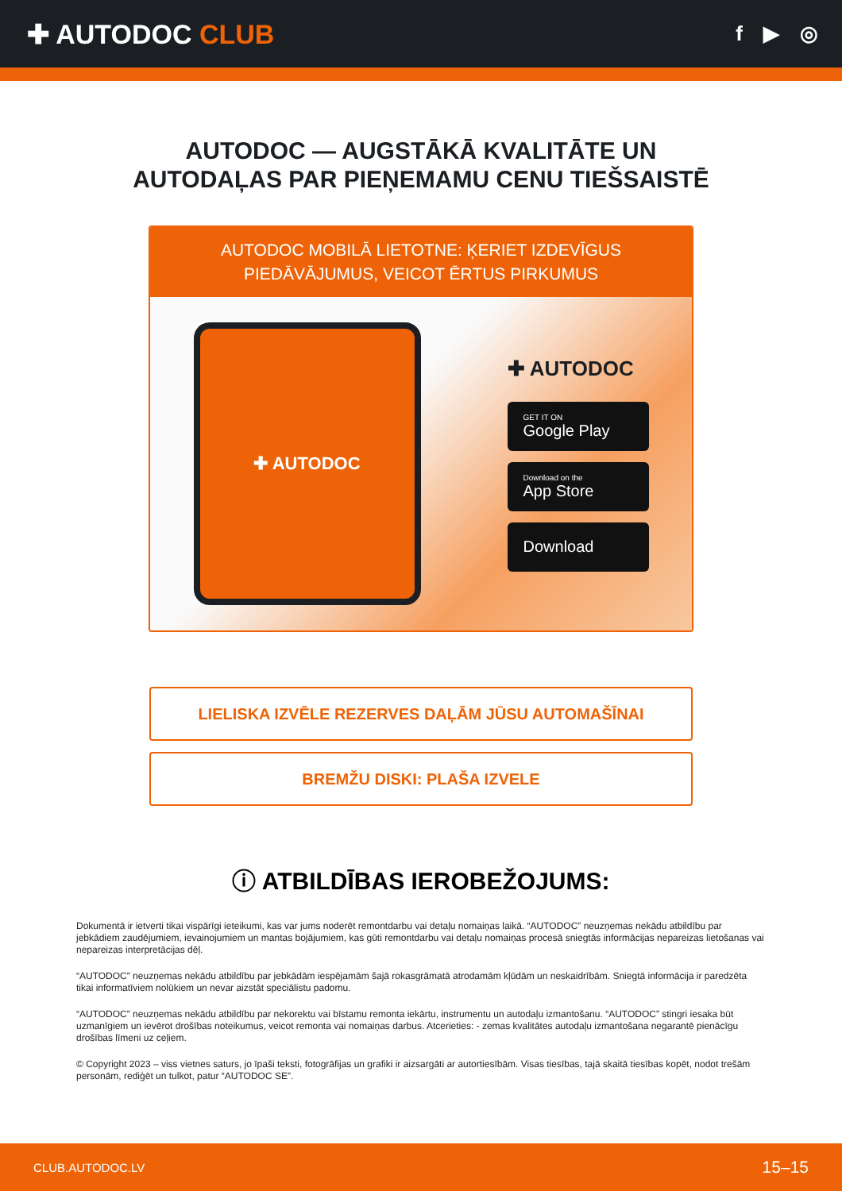✚ AUTODOC CLUB
f ▶ ◎
AUTODOC — AUGSTĀKĀ KVALITĀTE UN
AUTODAĻAS PAR PIEŅEMAMU CENU TIEŠSAISTĒ
AUTODOC MOBILĀ LIETOTNE: ĶERIET IZDEVĪGUS PIEDĀVĀJUMUS, VEICOT ĒRTUS PIRKUMUS
✚ AUTODOC
✚ AUTODOC
GET IT ON
Google Play
Download on the
App Store
Download
LIELISKA IZVĒLE REZERVES DAĻĀM JŪSU AUTOMAŠĪNAI
BREMŽU DISKI: PLAŠA IZVELE
ⓘ ATBILDĪBAS IEROBEŽOJUMS:
Dokumentā ir ietverti tikai vispārīgi ieteikumi, kas var jums noderēt remontdarbu vai detaļu nomaiņas laikā. “AUTODOC” neuzņemas nekādu atbildību par jebkādiem zaudējumiem, ievainojumiem un mantas bojājumiem, kas gūti remontdarbu vai detaļu nomaiņas procesā sniegtās informācijas nepareizas lietošanas vai nepareizas interpretācijas dēļ.
“AUTODOC” neuzņemas nekādu atbildību par jebkādām iespējamām šajā rokasgrāmatā atrodamām kļūdām un neskaidrībām. Sniegtā informācija ir paredzēta tikai informatīviem nolūkiem un nevar aizstāt speciālistu padomu.
“AUTODOC” neuzņemas nekādu atbildību par nekorektu vai bīstamu remonta iekārtu, instrumentu un autodaļu izmantošanu. “AUTODOC” stingri iesaka būt uzmanīgiem un ievērot drošības noteikumus, veicot remonta vai nomaiņas darbus. Atcerieties: - zemas kvalitātes autodaļu izmantošana negarantē pienācīgu drošības līmeni uz ceļiem.
© Copyright 2023 – viss vietnes saturs, jo īpaši teksti, fotogrāfijas un grafiki ir aizsargāti ar autortiesībām. Visas tiesības, tajā skaitā tiesības kopēt, nodot trešām personām, rediģēt un tulkot, patur “AUTODOC SE”.
CLUB.AUTODOC.LV 15–15